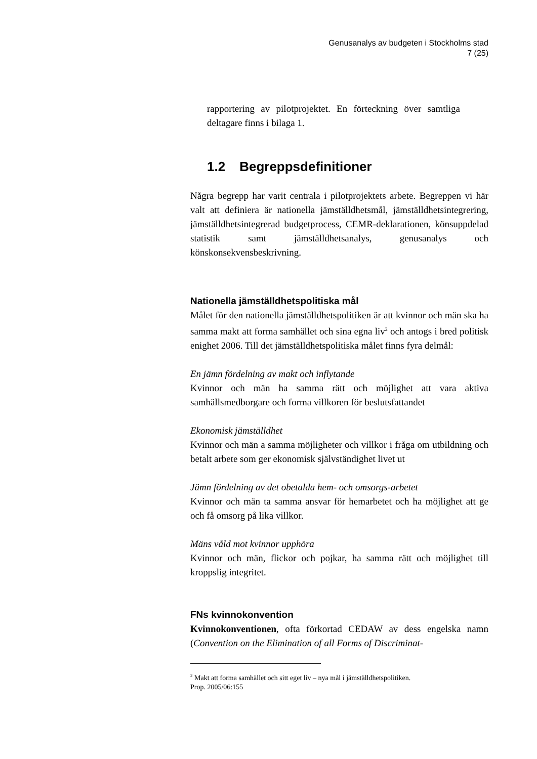Genusanalys av budgeten i Stockholms stad
7 (25)
rapportering av pilotprojektet. En förteckning över samtliga deltagare finns i bilaga 1.
1.2 Begreppsdefinitioner
Några begrepp har varit centrala i pilotprojektets arbete. Begreppen vi här valt att definiera är nationella jämställdhetsmål, jämställdhetsintegrering, jämställdhetsintegrerad budgetprocess, CEMR-deklarationen, könsuppdelad statistik samt jämställdhetsanalys, genusanalys och könskonsekvensbeskrivning.
Nationella jämställdhetspolitiska mål
Målet för den nationella jämställdhetspolitiken är att kvinnor och män ska ha samma makt att forma samhället och sina egna liv<sup>2</sup> och antogs i bred politisk enighet 2006. Till det jämställdhetspolitiska målet finns fyra delmål:
En jämn fördelning av makt och inflytande
Kvinnor och män ha samma rätt och möjlighet att vara aktiva samhällsmedborgare och forma villkoren för beslutsfattandet
Ekonomisk jämställdhet
Kvinnor och män a samma möjligheter och villkor i fråga om utbildning och betalt arbete som ger ekonomisk självständighet livet ut
Jämn fördelning av det obetalda hem- och omsorgs-arbetet
Kvinnor och män ta samma ansvar för hemarbetet och ha möjlighet att ge och få omsorg på lika villkor.
Mäns våld mot kvinnor upphöra
Kvinnor och män, flickor och pojkar, ha samma rätt och möjlighet till kroppslig integritet.
FNs kvinnokonvention
Kvinnokonventionen, ofta förkortad CEDAW av dess engelska namn (Convention on the Elimination of all Forms of Discriminat-
<sup>2</sup> Makt att forma samhället och sitt eget liv – nya mål i jämställdhetspolitiken.
Prop. 2005/06:155